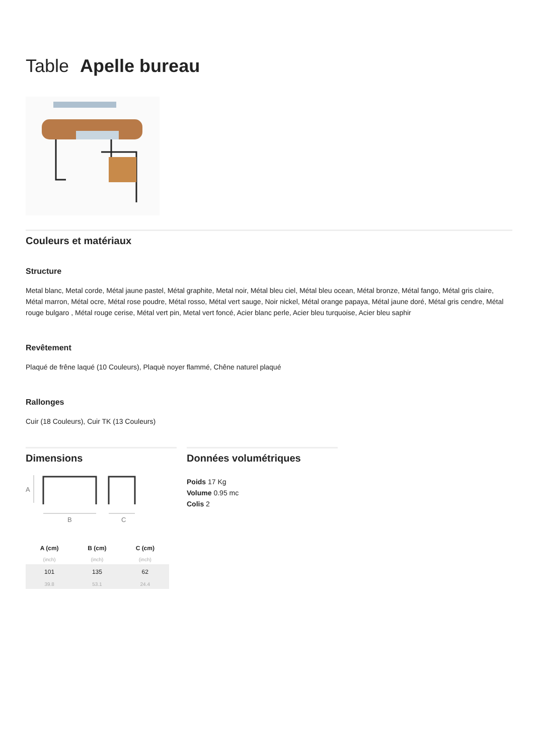Table Apelle bureau
Couleurs et matériaux
Structure
Metal blanc, Metal corde, Métal jaune pastel, Métal graphite, Metal noir, Métal bleu ciel, Métal bleu ocean, Métal bronze, Métal fango, Métal gris claire, Métal marron, Métal ocre, Métal rose poudre, Métal rosso, Métal vert sauge, Noir nickel, Métal orange papaya, Métal jaune doré, Métal gris cendre, Métal rouge bulgaro , Métal rouge cerise, Métal vert pin, Metal vert foncé, Acier blanc perle, Acier bleu turquoise, Acier bleu saphir
Revêtement
Plaqué de frêne laqué (10 Couleurs), Plaquè noyer flammé, Chêne naturel plaqué
Rallonges
Cuir (18 Couleurs), Cuir TK (13 Couleurs)
Dimensions
A
B
C
| A (cm) | B (cm) | C (cm) |
| --- | --- | --- |
| (inch) | (inch) | (inch) |
| 101 | 135 | 62 |
| 39.8 | 53.1 | 24.4 |
Données volumétriques
Poids 17 Kg
Volume 0.95 mc
Colis 2